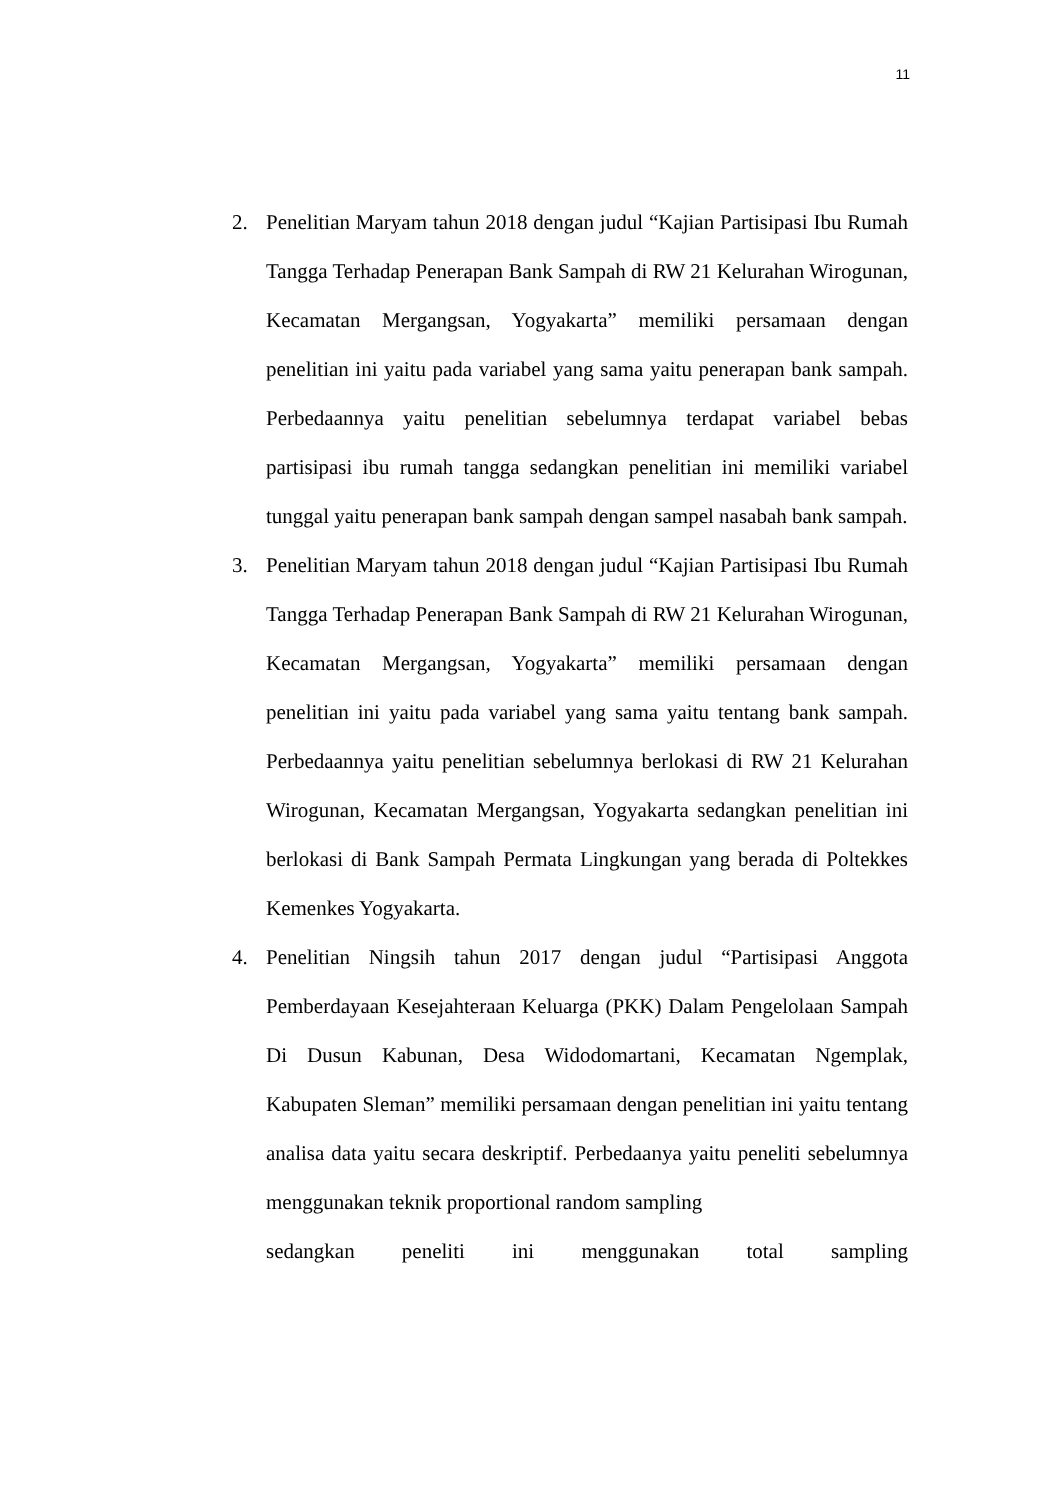11
2. Penelitian Maryam tahun 2018 dengan judul “Kajian Partisipasi Ibu Rumah Tangga Terhadap Penerapan Bank Sampah di RW 21 Kelurahan Wirogunan, Kecamatan Mergangsan, Yogyakarta” memiliki persamaan dengan penelitian ini yaitu pada variabel yang sama yaitu penerapan bank sampah. Perbedaannya yaitu penelitian sebelumnya terdapat variabel bebas partisipasi ibu rumah tangga sedangkan penelitian ini memiliki variabel tunggal yaitu penerapan bank sampah dengan sampel nasabah bank sampah.
3. Penelitian Maryam tahun 2018 dengan judul “Kajian Partisipasi Ibu Rumah Tangga Terhadap Penerapan Bank Sampah di RW 21 Kelurahan Wirogunan, Kecamatan Mergangsan, Yogyakarta” memiliki persamaan dengan penelitian ini yaitu pada variabel yang sama yaitu tentang bank sampah. Perbedaannya yaitu penelitian sebelumnya berlokasi di RW 21 Kelurahan Wirogunan, Kecamatan Mergangsan, Yogyakarta sedangkan penelitian ini berlokasi di Bank Sampah Permata Lingkungan yang berada di Poltekkes Kemenkes Yogyakarta.
4. Penelitian Ningsih tahun 2017 dengan judul “Partisipasi Anggota Pemberdayaan Kesejahteraan Keluarga (PKK) Dalam Pengelolaan Sampah Di Dusun Kabunan, Desa Widodomartani, Kecamatan Ngemplak, Kabupaten Sleman” memiliki persamaan dengan penelitian ini yaitu tentang analisa data yaitu secara deskriptif. Perbedaanya yaitu peneliti sebelumnya menggunakan teknik proportional random sampling
sedangkan peneliti ini menggunakan total sampling